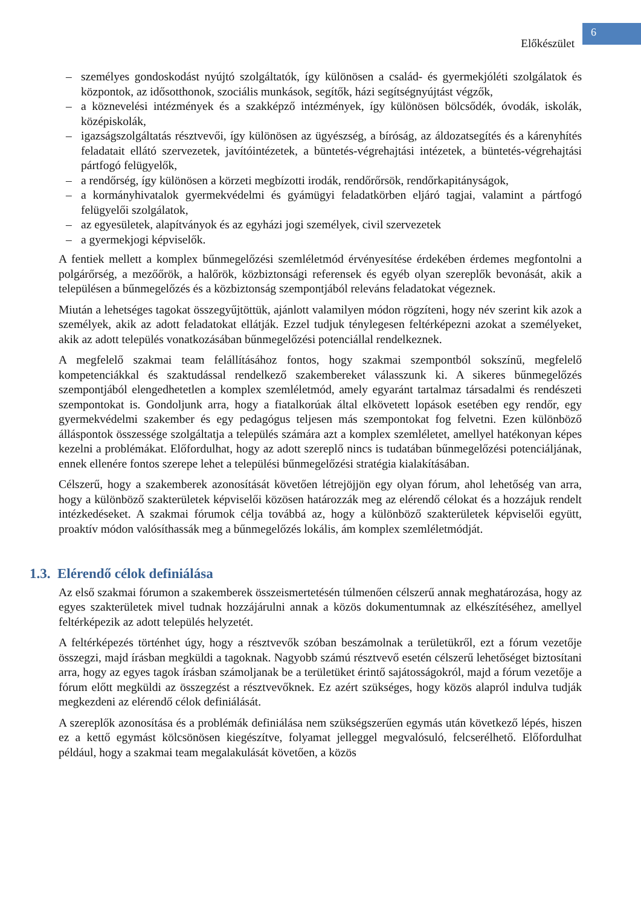Előkészület
6
– személyes gondoskodást nyújtó szolgáltatók, így különösen a család- és gyermekjóléti szolgálatok és központok, az idősotthonok, szociális munkások, segítők, házi segítségnyújtást végzők,
– a köznevelési intézmények és a szakképző intézmények, így különösen bölcsődék, óvodák, iskolák, középiskolák,
– igazságszolgáltatás résztvevői, így különösen az ügyészség, a bíróság, az áldozatsegítés és a kárenyhítés feladatait ellátó szervezetek, javítóintézetek, a büntetés-végrehajtási intézetek, a büntetés-végrehajtási pártfogó felügyelők,
– a rendőrség, így különösen a körzeti megbízotti irodák, rendőrőrsök, rendőrkapitányságok,
– a kormányhivatalok gyermekvédelmi és gyámügyi feladatkörben eljáró tagjai, valamint a pártfogó felügyelői szolgálatok,
– az egyesületek, alapítványok és az egyházi jogi személyek, civil szervezetek
– a gyermekjogi képviselők.
A fentiek mellett a komplex bűnmegelőzési szemléletmód érvényesítése érdekében érdemes megfontolni a polgárőrség, a mezőőrök, a halőrök, közbiztonsági referensek és egyéb olyan szereplők bevonását, akik a településen a bűnmegelőzés és a közbiztonság szempontjából releváns feladatokat végeznek.
Miután a lehetséges tagokat összegyűjtöttük, ajánlott valamilyen módon rögzíteni, hogy név szerint kik azok a személyek, akik az adott feladatokat ellátják. Ezzel tudjuk ténylegesen feltérképezni azokat a személyeket, akik az adott település vonatkozásában bűnmegelőzési potenciállal rendelkeznek.
A megfelelő szakmai team felállításához fontos, hogy szakmai szempontból sokszínű, megfelelő kompetenciákkal és szaktudással rendelkező szakembereket válasszunk ki. A sikeres bűnmegelőzés szempontjából elengedhetetlen a komplex szemléletmód, amely egyaránt tartalmaz társadalmi és rendészeti szempontokat is. Gondoljunk arra, hogy a fiatalkorúak által elkövetett lopások esetében egy rendőr, egy gyermekvédelmi szakember és egy pedagógus teljesen más szempontokat fog felvetni. Ezen különböző álláspontok összessége szolgáltatja a település számára azt a komplex szemléletet, amellyel hatékonyan képes kezelni a problémákat. Előfordulhat, hogy az adott szereplő nincs is tudatában bűnmegelőzési potenciáljának, ennek ellenére fontos szerepe lehet a települési bűnmegelőzési stratégia kialakításában.
Célszerű, hogy a szakemberek azonosítását követően létrejöjjön egy olyan fórum, ahol lehetőség van arra, hogy a különböző szakterületek képviselői közösen határozzák meg az elérendő célokat és a hozzájuk rendelt intézkedéseket. A szakmai fórumok célja továbbá az, hogy a különböző szakterületek képviselői együtt, proaktív módon valósíthassák meg a bűnmegelőzés lokális, ám komplex szemléletmódját.
1.3. Elérendő célok definiálása
Az első szakmai fórumon a szakemberek összeismertetésén túlmenően célszerű annak meghatározása, hogy az egyes szakterületek mivel tudnak hozzájárulni annak a közös dokumentumnak az elkészítéséhez, amellyel feltérképezik az adott település helyzetét.
A feltérképezés történhet úgy, hogy a résztvevők szóban beszámolnak a területükről, ezt a fórum vezetője összegzi, majd írásban megküldi a tagoknak. Nagyobb számú résztvevő esetén célszerű lehetőséget biztosítani arra, hogy az egyes tagok írásban számoljanak be a területüket érintő sajátosságokról, majd a fórum vezetője a fórum előtt megküldi az összegzést a résztvevőknek. Ez azért szükséges, hogy közös alapról indulva tudják megkezdeni az elérendő célok definiálását.
A szereplők azonosítása és a problémák definiálása nem szükségszerűen egymás után következő lépés, hiszen ez a kettő egymást kölcsönösen kiegészítve, folyamat jelleggel megvalósuló, felcserélhető. Előfordulhat például, hogy a szakmai team megalakulását követően, a közös